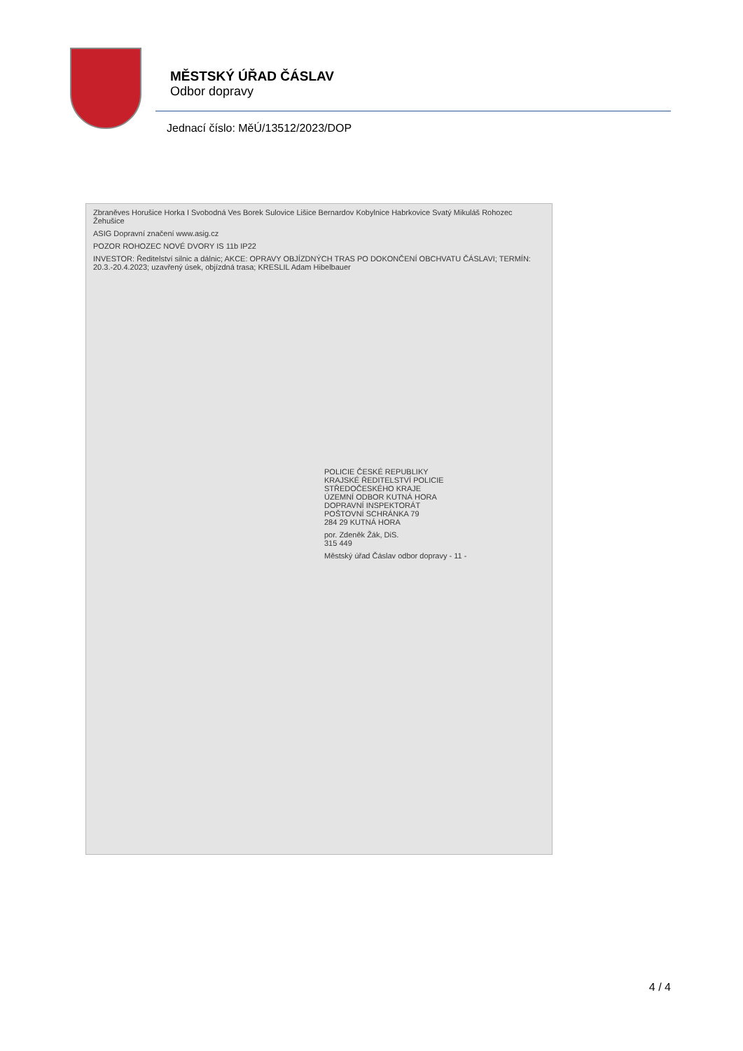MĚSTSKÝ ÚŘAD ČÁSLAV
Odbor dopravy
Jednací číslo: MěÚ/13512/2023/DOP
Zbraněves Horušice Horka I Svobodná Ves Borek Sulovice Lišice Bernardov Kobylnice Habrkovice Svatý Mikuláš Rohozec Žehušice
ASIG Dopravní značení www.asig.cz
POZOR ROHOZEC NOVÉ DVORY IS 11b IP22
INVESTOR: Ředitelství silnic a dálnic; AKCE: OPRAVY OBJÍZDNÝCH TRAS PO DOKONČENÍ OBCHVATU ČÁSLAVI; TERMÍN: 20.3.-20.4.2023; uzavřený úsek, objízdná trasa; KRESLIL Adam Hibelbauer
POLICIE ČESKÉ REPUBLIKY
KRAJSKÉ ŘEDITELSTVÍ POLICIE
STŘEDOČESKÉHO KRAJE
ÚZEMNÍ ODBOR KUTNÁ HORA
DOPRAVNÍ INSPEKTORÁT
POŠTOVNÍ SCHRÁNKA 79
284 29 KUTNÁ HORA
por. Zdeněk Žák, DiS.
315 449
Městský úřad Čáslav odbor dopravy - 11 -
4 / 4